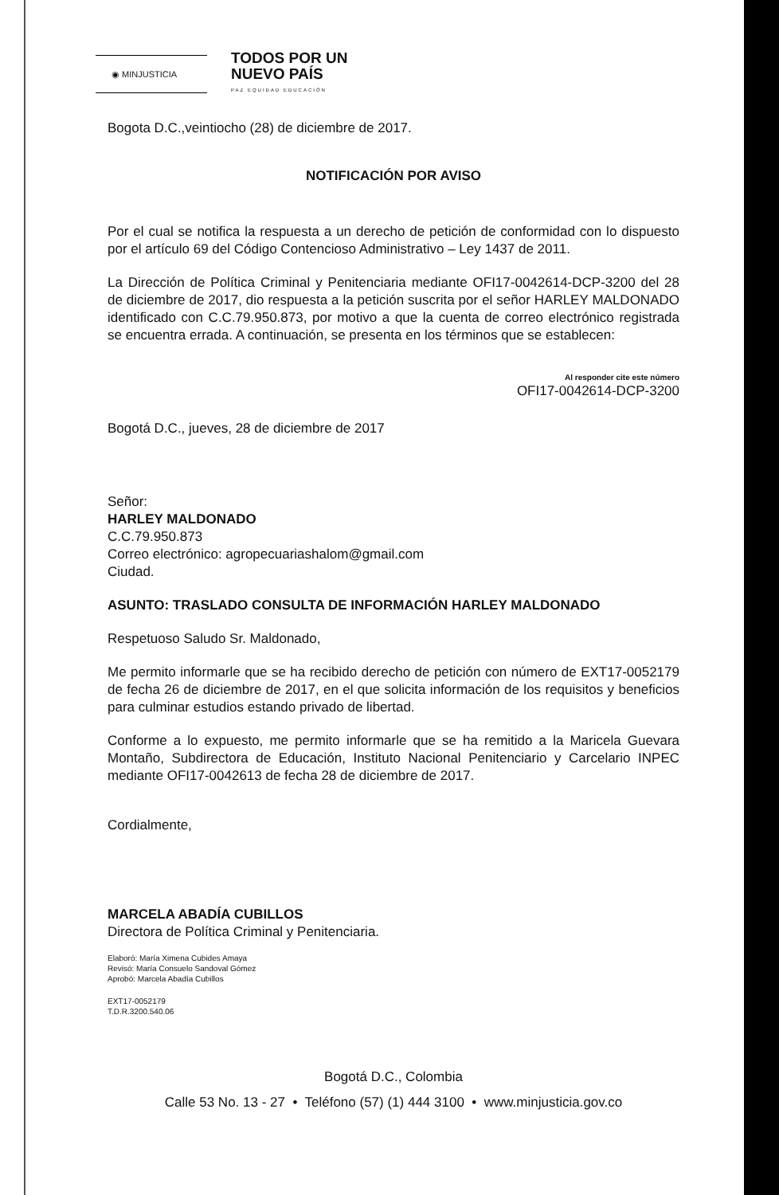◉ MINJUSTICIA
TODOS POR UN
NUEVO PAÍS
PAZ EQUIDAD EDUCACIÓN
Bogota D.C.,veintiocho (28) de diciembre de 2017.
NOTIFICACIÓN POR AVISO
Por el cual se notifica la respuesta a un derecho de petición de conformidad con lo dispuesto por el artículo 69 del Código Contencioso Administrativo – Ley 1437 de 2011.
La Dirección de Política Criminal y Penitenciaria mediante OFI17-0042614-DCP-3200 del 28 de diciembre de 2017, dio respuesta a la petición suscrita por el señor HARLEY MALDONADO identificado con C.C.79.950.873, por motivo a que la cuenta de correo electrónico registrada se encuentra errada. A continuación, se presenta en los términos que se establecen:
Al responder cite este número
OFI17-0042614-DCP-3200
Bogotá D.C., jueves, 28 de diciembre de 2017
Señor:
HARLEY MALDONADO
C.C.79.950.873
Correo electrónico: agropecuariashalom@gmail.com
Ciudad.
ASUNTO: TRASLADO CONSULTA DE INFORMACIÓN HARLEY MALDONADO
Respetuoso Saludo Sr. Maldonado,
Me permito informarle que se ha recibido derecho de petición con número de EXT17-0052179 de fecha 26 de diciembre de 2017, en el que solicita información de los requisitos y beneficios para culminar estudios estando privado de libertad.
Conforme a lo expuesto, me permito informarle que se ha remitido a la Maricela Guevara Montaño, Subdirectora de Educación, Instituto Nacional Penitenciario y Carcelario INPEC mediante OFI17-0042613 de fecha 28 de diciembre de 2017.
Cordialmente,
MARCELA ABADÍA CUBILLOS
Directora de Política Criminal y Penitenciaria.
Elaboró: María Ximena Cubides Amaya
Revisó: María Consuelo Sandoval Gómez
Aprobó: Marcela Abadía Cubillos
EXT17-0052179
T.D.R.3200.540.06
Bogotá D.C., Colombia
Calle 53 No. 13 - 27 • Teléfono (57) (1) 444 3100 • www.minjusticia.gov.co